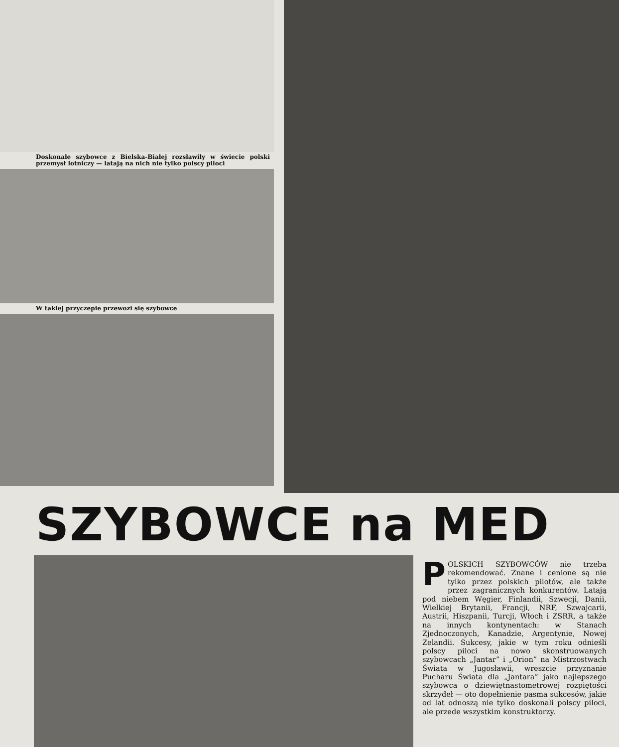Doskonałe szybowce z Bielska-Białej rozsławiły w świecie polski przemysł lotniczy — latają na nich nie tylko polscy piloci
W takiej przyczepie przewozi się szybowce
SZYBOWCE na MED
POLSKICH SZYBOWCÓW nie trzeba rekomendować. Znane i cenione są nie tylko przez polskich pilotów, ale także przez zagranicznych konkurentów. Latają pod niebem Węgier, Finlandii, Szwecji, Danii, Wielkiej Brytanii, Francji, NRF, Szwajcarii, Austrii, Hiszpanii, Turcji, Włoch i ZSRR, a także na innych kontynentach: w Stanach Zjednoczonych, Kanadzie, Argentynie, Nowej Zelandii. Sukcesy, jakie w tym roku odnieśli polscy piloci na nowo skonstruowanych szybowcach „Jantar” i „Orion” na Mistrzostwach Świata w Jugosławii, wreszcie przyznanie Pucharu Świata dla „Jantara” jako najlepszego szybowca o dziewiętnastometrowej rozpiętości skrzydeł — oto dopełnienie pasma sukcesów, jakie od lat odnoszą nie tylko doskonali polscy piloci, ale przede wszystkim konstruktorzy.